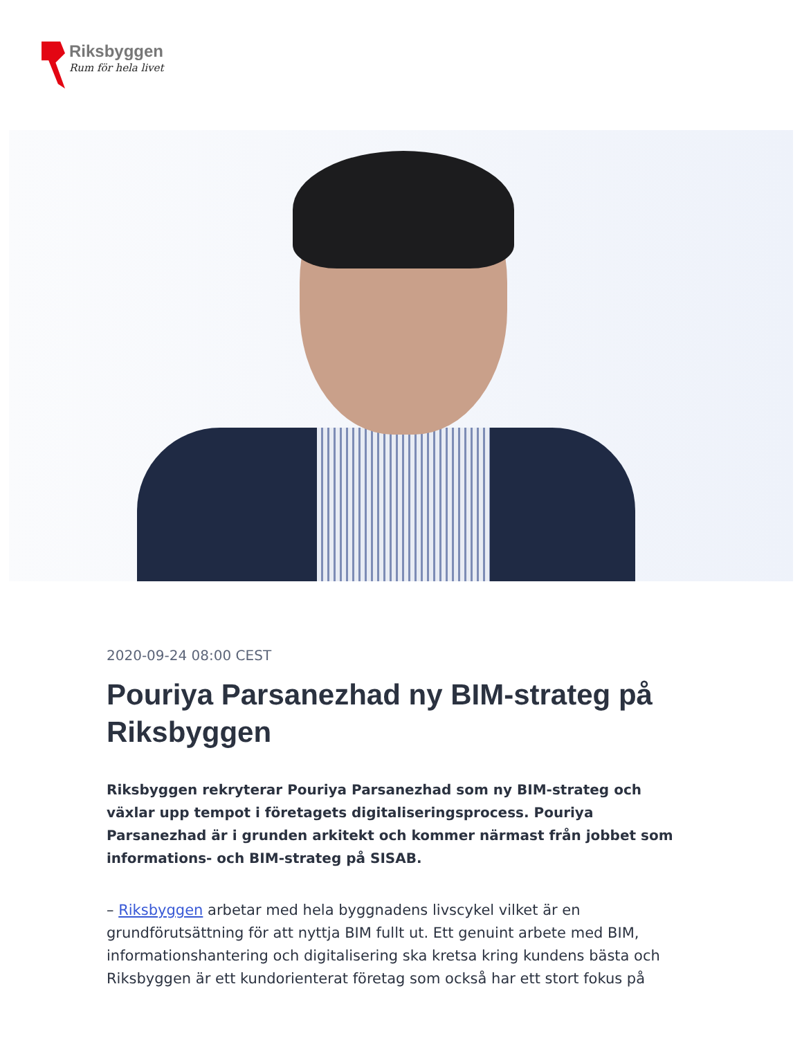Riksbyggen
Rum för hela livet
2020-09-24 08:00 CEST
Pouriya Parsanezhad ny BIM-strateg på Riksbyggen
Riksbyggen rekryterar Pouriya Parsanezhad som ny BIM-strateg och växlar upp tempot i företagets digitaliseringsprocess. Pouriya Parsanezhad är i grunden arkitekt och kommer närmast från jobbet som informations- och BIM-strateg på SISAB.
– Riksbyggen arbetar med hela byggnadens livscykel vilket är en grundförutsättning för att nyttja BIM fullt ut. Ett genuint arbete med BIM, informationshantering och digitalisering ska kretsa kring kundens bästa och Riksbyggen är ett kundorienterat företag som också har ett stort fokus på